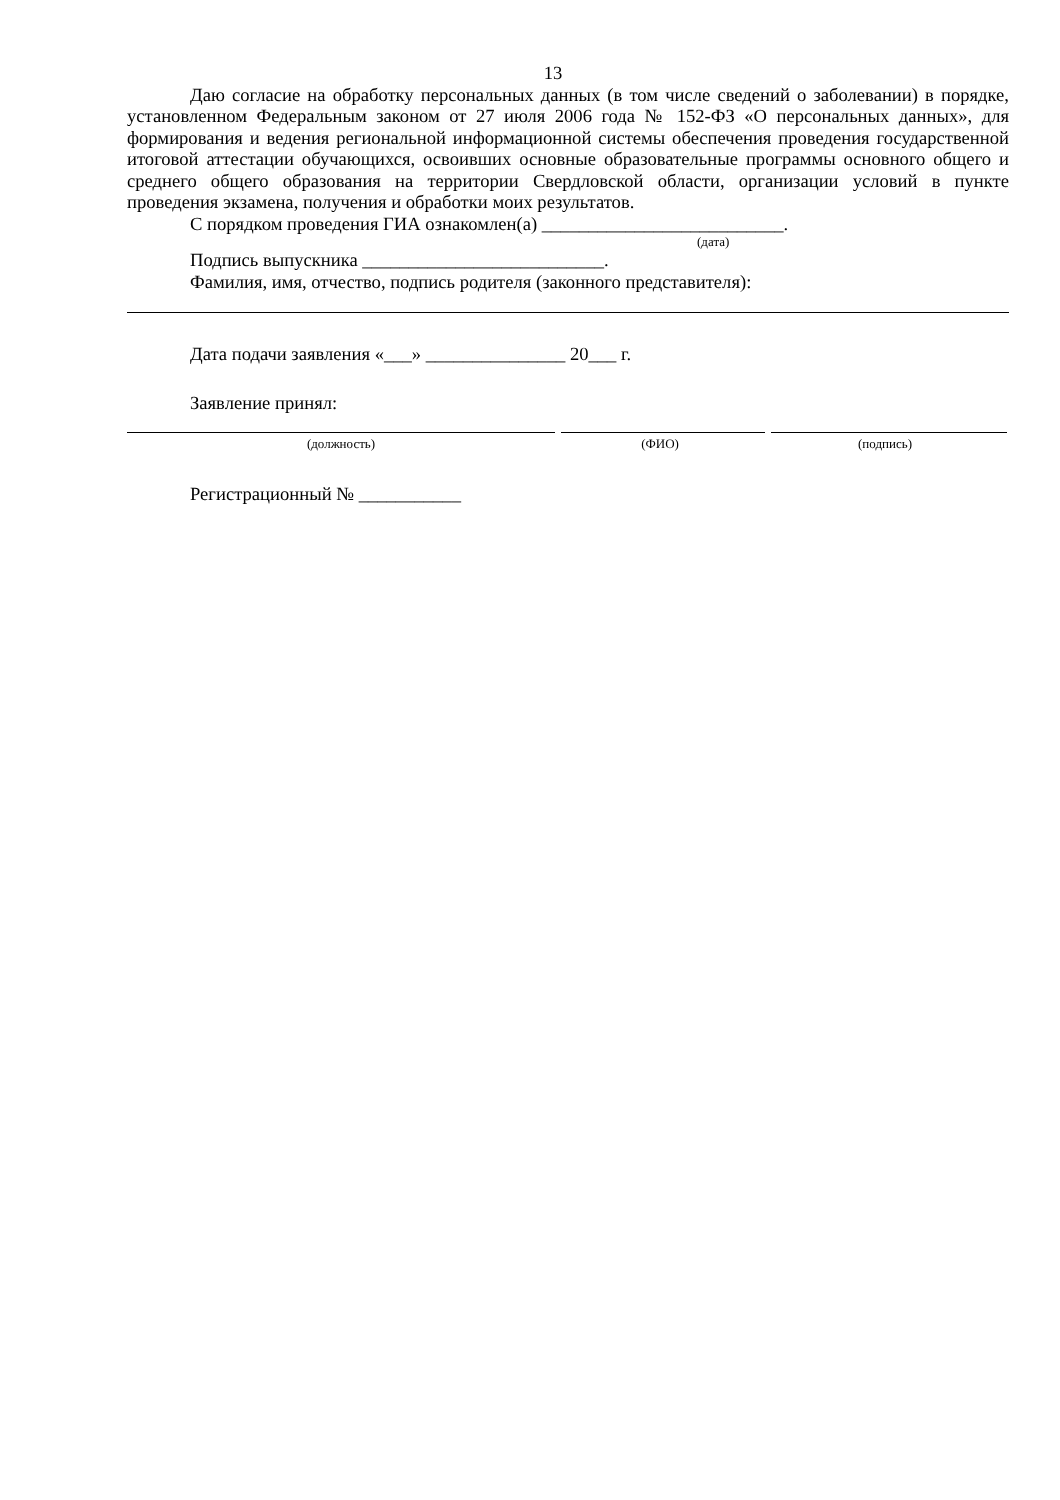13
Даю согласие на обработку персональных данных (в том числе сведений о заболевании) в порядке, установленном Федеральным законом от 27 июля 2006 года № 152-ФЗ «О персональных данных», для формирования и ведения региональной информационной системы обеспечения проведения государственной итоговой аттестации обучающихся, освоивших основные образовательные программы основного общего и среднего общего образования на территории Свердловской области, организации условий в пункте проведения экзамена, получения и обработки моих результатов.
С порядком проведения ГИА ознакомлен(а) __________________________.
(дата)
Подпись выпускника __________________________.
Фамилия, имя, отчество, подпись родителя (законного представителя):
Дата подачи заявления «___» _______________ 20___ г.
Заявление принял:
(должность) (ФИО) (подпись)
Регистрационный № ___________